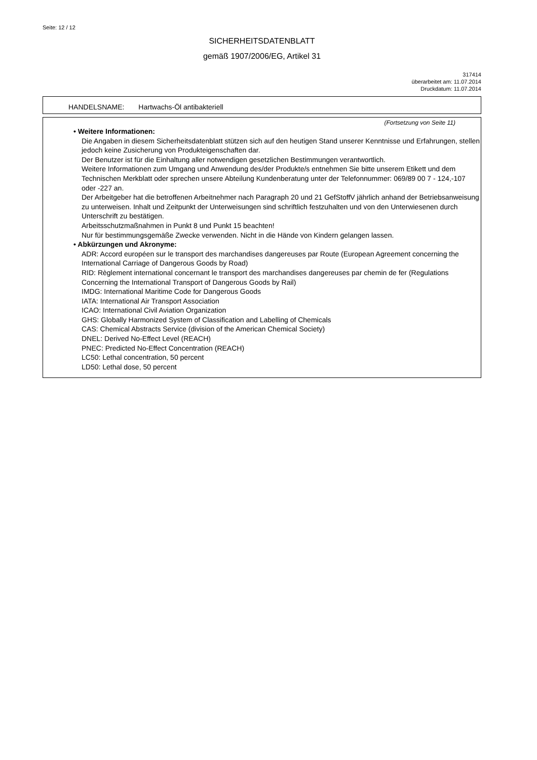Seite: 12 / 12
SICHERHEITSDATENBLATT
gemäß 1907/2006/EG, Artikel 31
317414
überarbeitet am: 11.07.2014
Druckdatum: 11.07.2014
HANDELSNAME: Hartwachs-Öl antibakteriell
(Fortsetzung von Seite 11)
• Weitere Informationen:
Die Angaben in diesem Sicherheitsdatenblatt stützen sich auf den heutigen Stand unserer Kenntnisse und Erfahrungen, stellen jedoch keine Zusicherung von Produkteigenschaften dar.
Der Benutzer ist für die Einhaltung aller notwendigen gesetzlichen Bestimmungen verantwortlich.
Weitere Informationen zum Umgang und Anwendung des/der Produkte/s entnehmen Sie bitte unserem Etikett und dem Technischen Merkblatt oder sprechen unsere Abteilung Kundenberatung unter der Telefonnummer: 069/89 00 7 - 124,-107 oder -227 an.
Der Arbeitgeber hat die betroffenen Arbeitnehmer nach Paragraph 20 und 21 GefStoffV jährlich anhand der Betriebsanweisung zu unterweisen. Inhalt und Zeitpunkt der Unterweisungen sind schriftlich festzuhalten und von den Unterwiesenen durch Unterschrift zu bestätigen.
Arbeitsschutzmaßnahmen in Punkt 8 und Punkt 15 beachten!
Nur für bestimmungsgemäße Zwecke verwenden. Nicht in die Hände von Kindern gelangen lassen.
• Abkürzungen und Akronyme:
ADR: Accord européen sur le transport des marchandises dangereuses par Route (European Agreement concerning the International Carriage of Dangerous Goods by Road)
RID: Règlement international concernant le transport des marchandises dangereuses par chemin de fer (Regulations Concerning the International Transport of Dangerous Goods by Rail)
IMDG: International Maritime Code for Dangerous Goods
IATA: International Air Transport Association
ICAO: International Civil Aviation Organization
GHS: Globally Harmonized System of Classification and Labelling of Chemicals
CAS: Chemical Abstracts Service (division of the American Chemical Society)
DNEL: Derived No-Effect Level (REACH)
PNEC: Predicted No-Effect Concentration (REACH)
LC50: Lethal concentration, 50 percent
LD50: Lethal dose, 50 percent